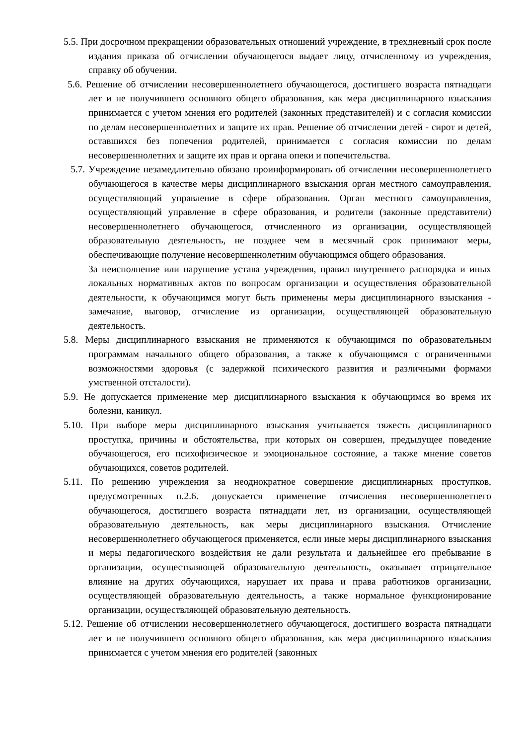5.5. При досрочном прекращении образовательных отношений учреждение, в трехдневный срок после издания приказа об отчислении обучающегося выдает лицу, отчисленному из учреждения, справку об обучении.
5.6. Решение об отчислении несовершеннолетнего обучающегося, достигшего возраста пятнадцати лет и не получившего основного общего образования, как мера дисциплинарного взыскания принимается с учетом мнения его родителей (законных представителей) и с согласия комиссии по делам несовершеннолетних и защите их прав. Решение об отчислении детей - сирот и детей, оставшихся без попечения родителей, принимается с согласия комиссии по делам несовершеннолетних и защите их прав и органа опеки и попечительства.
5.7. Учреждение незамедлительно обязано проинформировать об отчислении несовершеннолетнего обучающегося в качестве меры дисциплинарного взыскания орган местного самоуправления, осуществляющий управление в сфере образования. Орган местного самоуправления, осуществляющий управление в сфере образования, и родители (законные представители) несовершеннолетнего обучающегося, отчисленного из организации, осуществляющей образовательную деятельность, не позднее чем в месячный срок принимают меры, обеспечивающие получение несовершеннолетним обучающимся общего образования.
За неисполнение или нарушение устава учреждения, правил внутреннего распорядка и иных локальных нормативных актов по вопросам организации и осуществления образовательной деятельности, к обучающимся могут быть применены меры дисциплинарного взыскания - замечание, выговор, отчисление из организации, осуществляющей образовательную деятельность.
5.8. Меры дисциплинарного взыскания не применяются к обучающимся по образовательным программам начального общего образования, а также к обучающимся с ограниченными возможностями здоровья (с задержкой психического развития и различными формами умственной отсталости).
5.9. Не допускается применение мер дисциплинарного взыскания к обучающимся во время их болезни, каникул.
5.10. При выборе меры дисциплинарного взыскания учитывается тяжесть дисциплинарного проступка, причины и обстоятельства, при которых он совершен, предыдущее поведение обучающегося, его психофизическое и эмоциональное состояние, а также мнение советов обучающихся, советов родителей.
5.11. По решению учреждения за неоднократное совершение дисциплинарных проступков, предусмотренных п.2.6. допускается применение отчисления несовершеннолетнего обучающегося, достигшего возраста пятнадцати лет, из организации, осуществляющей образовательную деятельность, как меры дисциплинарного взыскания. Отчисление несовершеннолетнего обучающегося применяется, если иные меры дисциплинарного взыскания и меры педагогического воздействия не дали результата и дальнейшее его пребывание в организации, осуществляющей образовательную деятельность, оказывает отрицательное влияние на других обучающихся, нарушает их права и права работников организации, осуществляющей образовательную деятельность, а также нормальное функционирование организации, осуществляющей образовательную деятельность.
5.12. Решение об отчислении несовершеннолетнего обучающегося, достигшего возраста пятнадцати лет и не получившего основного общего образования, как мера дисциплинарного взыскания принимается с учетом мнения его родителей (законных